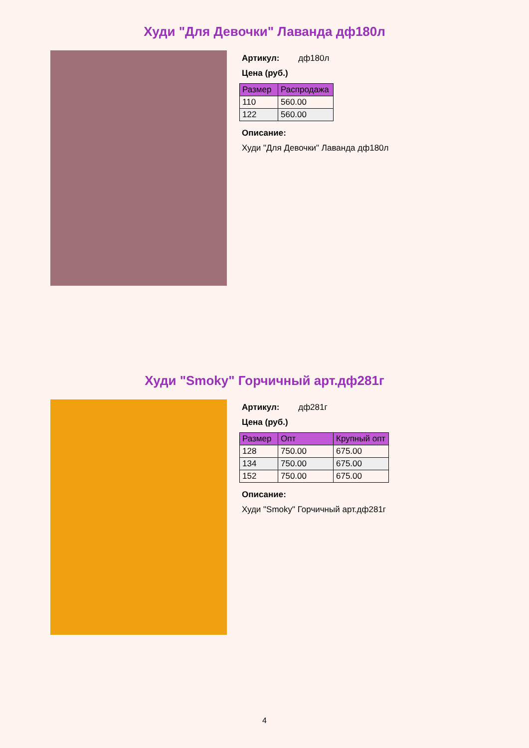Худи "Для Девочки" Лаванда дф180л
Артикул: дф180л
Цена (руб.)
| Размер | Распродажа |
| --- | --- |
| 110 | 560.00 |
| 122 | 560.00 |
Описание:
Худи "Для Девочки" Лаванда дф180л
Худи "Smoky" Горчичный арт.дф281г
Артикул: дф281г
Цена (руб.)
| Размер | Опт | Крупный опт |
| --- | --- | --- |
| 128 | 750.00 | 675.00 |
| 134 | 750.00 | 675.00 |
| 152 | 750.00 | 675.00 |
Описание:
Худи "Smoky" Горчичный арт.дф281г
4